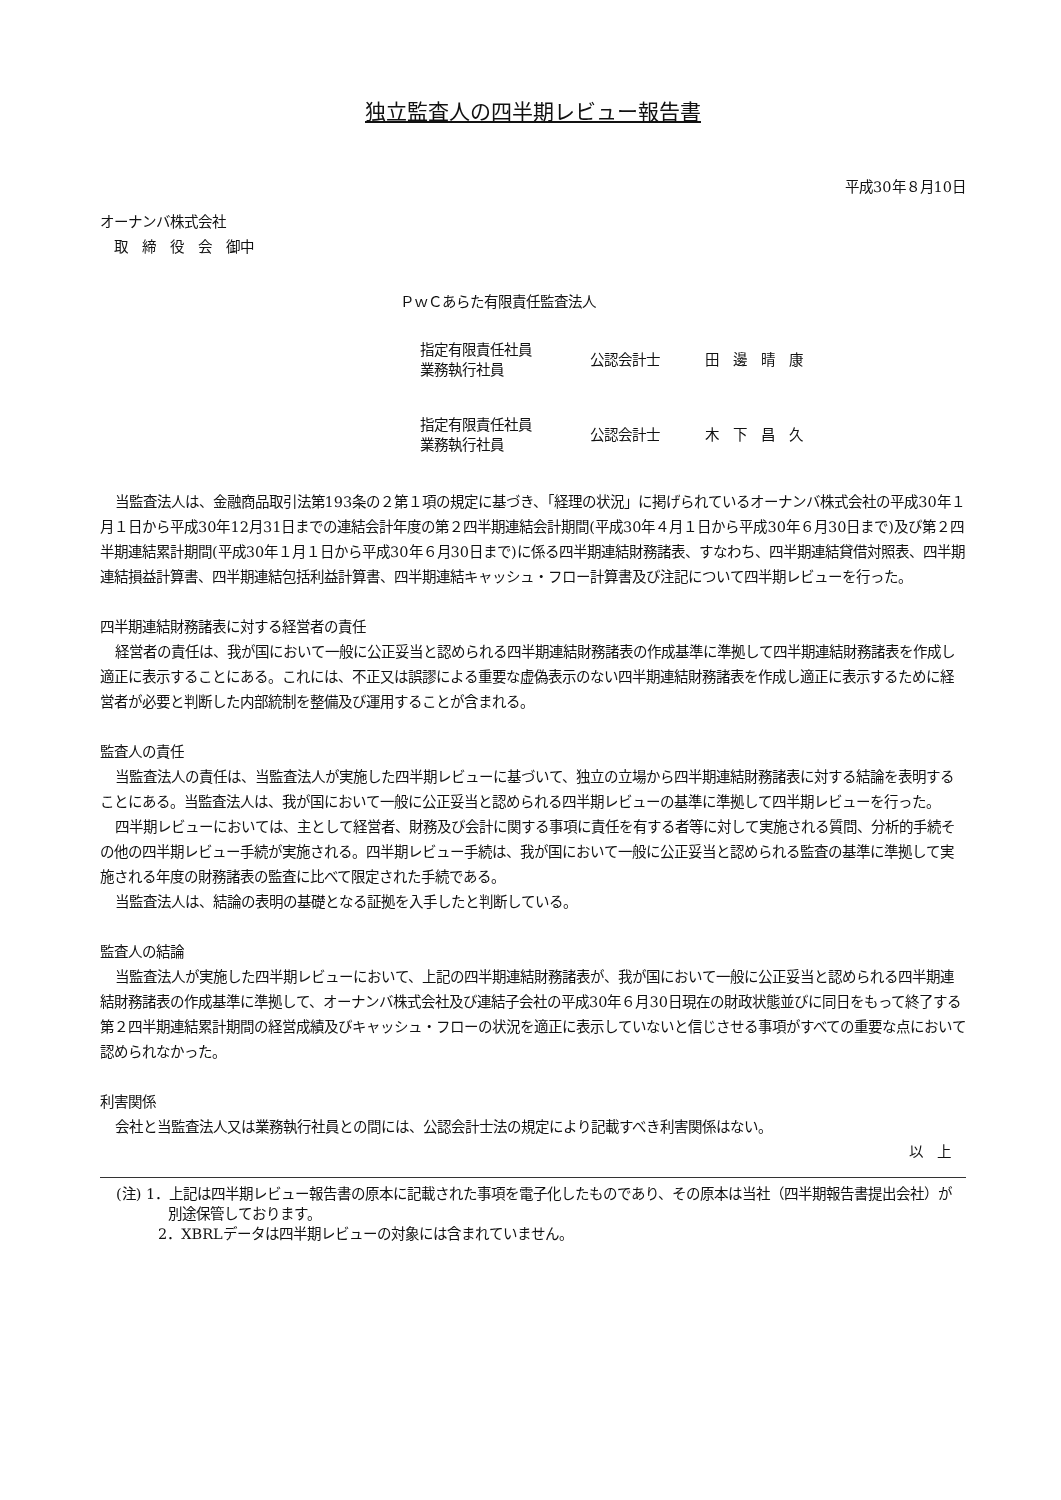独立監査人の四半期レビュー報告書
平成30年８月10日
オーナンバ株式会社
　取　締　役　会　御中
ＰｗＣあらた有限責任監査法人
指定有限責任社員
業務執行社員
公認会計士 田　邊　晴　康
指定有限責任社員
業務執行社員
公認会計士 木　下　昌　久
当監査法人は、金融商品取引法第193条の２第１項の規定に基づき、「経理の状況」に掲げられているオーナンバ株式会社の平成30年１月１日から平成30年12月31日までの連結会計年度の第２四半期連結会計期間(平成30年４月１日から平成30年６月30日まで)及び第２四半期連結累計期間(平成30年１月１日から平成30年６月30日まで)に係る四半期連結財務諸表、すなわち、四半期連結貸借対照表、四半期連結損益計算書、四半期連結包括利益計算書、四半期連結キャッシュ・フロー計算書及び注記について四半期レビューを行った。
四半期連結財務諸表に対する経営者の責任
経営者の責任は、我が国において一般に公正妥当と認められる四半期連結財務諸表の作成基準に準拠して四半期連結財務諸表を作成し適正に表示することにある。これには、不正又は誤謬による重要な虚偽表示のない四半期連結財務諸表を作成し適正に表示するために経営者が必要と判断した内部統制を整備及び運用することが含まれる。
監査人の責任
当監査法人の責任は、当監査法人が実施した四半期レビューに基づいて、独立の立場から四半期連結財務諸表に対する結論を表明することにある。当監査法人は、我が国において一般に公正妥当と認められる四半期レビューの基準に準拠して四半期レビューを行った。
四半期レビューにおいては、主として経営者、財務及び会計に関する事項に責任を有する者等に対して実施される質問、分析的手続その他の四半期レビュー手続が実施される。四半期レビュー手続は、我が国において一般に公正妥当と認められる監査の基準に準拠して実施される年度の財務諸表の監査に比べて限定された手続である。
当監査法人は、結論の表明の基礎となる証拠を入手したと判断している。
監査人の結論
当監査法人が実施した四半期レビューにおいて、上記の四半期連結財務諸表が、我が国において一般に公正妥当と認められる四半期連結財務諸表の作成基準に準拠して、オーナンバ株式会社及び連結子会社の平成30年６月30日現在の財政状態並びに同日をもって終了する第２四半期連結累計期間の経営成績及びキャッシュ・フローの状況を適正に表示していないと信じさせる事項がすべての重要な点において認められなかった。
利害関係
会社と当監査法人又は業務執行社員との間には、公認会計士法の規定により記載すべき利害関係はない。
以　上
(注) 1．上記は四半期レビュー報告書の原本に記載された事項を電子化したものであり、その原本は当社（四半期報告書提出会社）が別途保管しております。
2．XBRLデータは四半期レビューの対象には含まれていません。